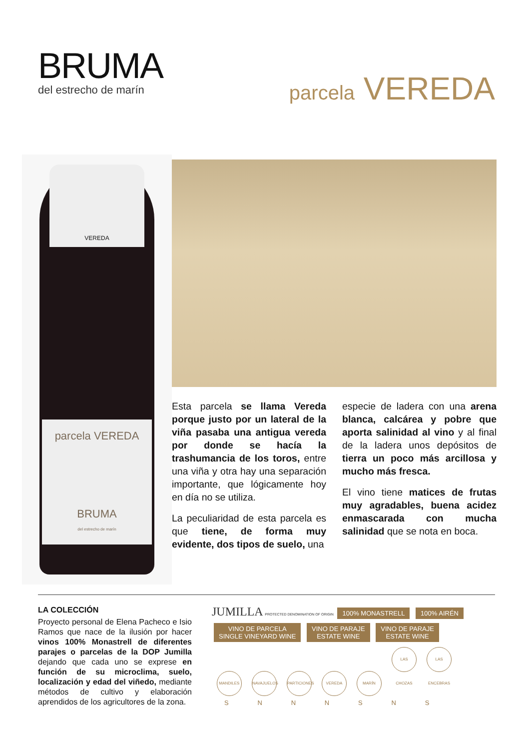BRUMA
del estrecho de marín
parcela VEREDA
VEREDA
parcela VEREDA
BRUMA
del estrecho de marín
Esta parcela se llama Vereda porque justo por un lateral de la viña pasaba una antigua vereda por donde se hacía la trashumancia de los toros, entre una viña y otra hay una separación importante, que lógicamente hoy en día no se utiliza.
La peculiaridad de esta parcela es que tiene, de forma muy evidente, dos tipos de suelo, una
especie de ladera con una arena blanca, calcárea y pobre que aporta salinidad al vino y al final de la ladera unos depósitos de tierra un poco más arcillosa y mucho más fresca.
El vino tiene matices de frutas muy agradables, buena acidez enmascarada con mucha salinidad que se nota en boca.
LA COLECCIÓN
Proyecto personal de Elena Pacheco e Isio Ramos que nace de la ilusión por hacer vinos 100% Monastrell de diferentes parajes o parcelas de la DOP Jumilla dejando que cada uno se exprese en función de su microclima, suelo, localización y edad del viñedo, mediante métodos de cultivo y elaboración aprendidos de los agricultores de la zona.
JUMILLA PROTECTED DENOMINATION OF ORIGIN 100% MONASTRELL 100% AIRÉN
VINO DE PARCELA
SINGLE VINEYARD WINE VINO DE PARAJE
ESTATE WINE VINO DE PARAJE
ESTATE WINE
MANDILES NAVAJUELOS PARTICIONES VEREDA MARÍN LAS CHOZAS LAS ENCEBRAS
S N N N S N S